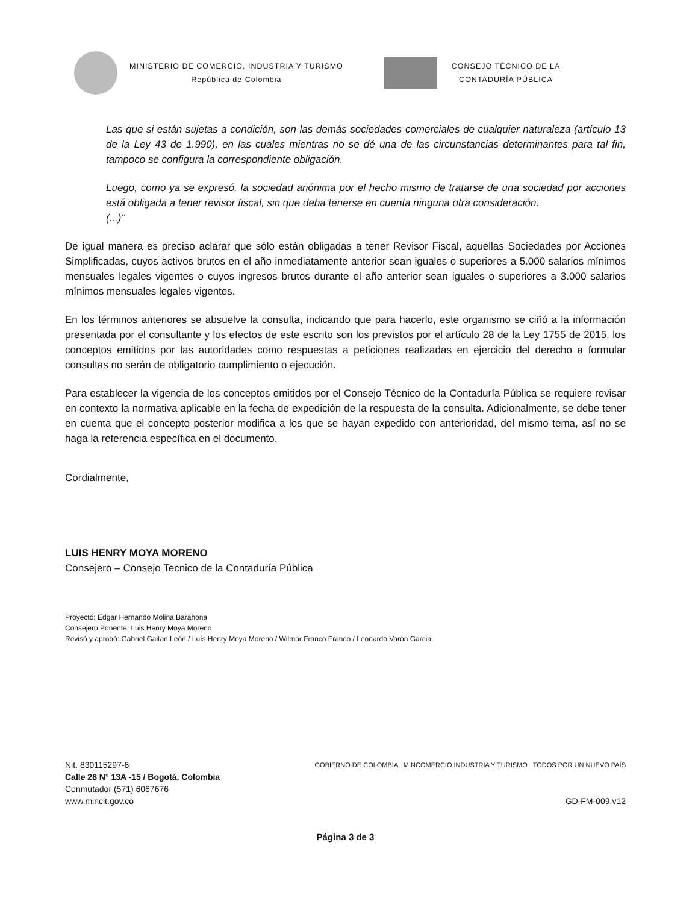MINISTERIO DE COMERCIO, INDUSTRIA Y TURISMO
República de Colombia
CONSEJO TÉCNICO DE LA
CONTADURÍA PÚBLICA
Las que si están sujetas a condición, son las demás sociedades comerciales de cualquier naturaleza (artículo 13 de la Ley 43 de 1.990), en las cuales mientras no se dé una de las circunstancias determinantes para tal fin, tampoco se configura la correspondiente obligación.
Luego, como ya se expresó, la sociedad anónima por el hecho mismo de tratarse de una sociedad por acciones está obligada a tener revisor fiscal, sin que deba tenerse en cuenta ninguna otra consideración.
(...)"
De igual manera es preciso aclarar que sólo están obligadas a tener Revisor Fiscal, aquellas Sociedades por Acciones Simplificadas, cuyos activos brutos en el año inmediatamente anterior sean iguales o superiores a 5.000 salarios mínimos mensuales legales vigentes o cuyos ingresos brutos durante el año anterior sean iguales o superiores a 3.000 salarios mínimos mensuales legales vigentes.
En los términos anteriores se absuelve la consulta, indicando que para hacerlo, este organismo se ciñó a la información presentada por el consultante y los efectos de este escrito son los previstos por el artículo 28 de la Ley 1755 de 2015, los conceptos emitidos por las autoridades como respuestas a peticiones realizadas en ejercicio del derecho a formular consultas no serán de obligatorio cumplimiento o ejecución.
Para establecer la vigencia de los conceptos emitidos por el Consejo Técnico de la Contaduría Pública se requiere revisar en contexto la normativa aplicable en la fecha de expedición de la respuesta de la consulta. Adicionalmente, se debe tener en cuenta que el concepto posterior modifica a los que se hayan expedido con anterioridad, del mismo tema, así no se haga la referencia específica en el documento.
Cordialmente,
LUIS HENRY MOYA MORENO
Consejero – Consejo Tecnico de la Contaduría Pública
Proyectó: Edgar Hernando Molina Barahona
Consejero Ponente: Luis Henry Moya Moreno
Revisó y aprobó: Gabriel Gaitan León / Luís Henry Moya Moreno / Wilmar Franco Franco / Leonardo Varón Garcia
Nit. 830115297-6
Calle 28 N° 13A -15 / Bogotá, Colombia
Conmutador (571) 6067676
www.mincit.gov.co
GOBIERNO DE COLOMBIA MINCOMERCIO INDUSTRIA Y TURISMO TODOS POR UN NUEVO PAÍS
GD-FM-009.v12
Página 3 de 3